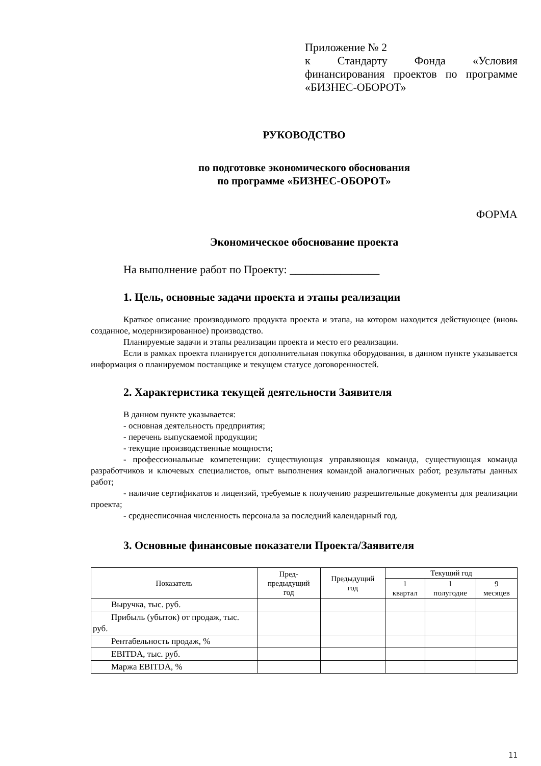Приложение № 2
к Стандарту Фонда «Условия финансирования проектов по программе «БИЗНЕС-ОБОРОТ»
РУКОВОДСТВО
по подготовке экономического обоснования
по программе «БИЗНЕС-ОБОРОТ»
ФОРМА
Экономическое обоснование проекта
На выполнение работ по Проекту: ________________
1. Цель, основные задачи проекта и этапы реализации
Краткое описание производимого продукта проекта и этапа, на котором находится действующее (вновь созданное, модернизированное) производство.
Планируемые задачи и этапы реализации проекта и место его реализации.
Если в рамках проекта планируется дополнительная покупка оборудования, в данном пункте указывается информация о планируемом поставщике и текущем статусе договоренностей.
2. Характеристика текущей деятельности Заявителя
В данном пункте указывается:
- основная деятельность предприятия;
- перечень выпускаемой продукции;
- текущие производственные мощности;
- профессиональные компетенции: существующая управляющая команда, существующая команда разработчиков и ключевых специалистов, опыт выполнения командой аналогичных работ, результаты данных работ;
- наличие сертификатов и лицензий, требуемые к получению разрешительные документы для реализации проекта;
- среднесписочная численность персонала за последний календарный год.
3. Основные финансовые показатели Проекта/Заявителя
| Показатель | Пред- предыдущий год | Предыдущий год | Текущий год | | |
| --- | --- | --- | --- | --- | --- |
| | | | 1 квартал | 1 полугодие | 9 месяцев |
| Выручка, тыс. руб. | | | | | |
| Прибыль (убыток) от продаж, тыс. руб. | | | | | |
| Рентабельность продаж, % | | | | | |
| EBITDA, тыс. руб. | | | | | |
| Маржа EBITDA, % | | | | | |
11